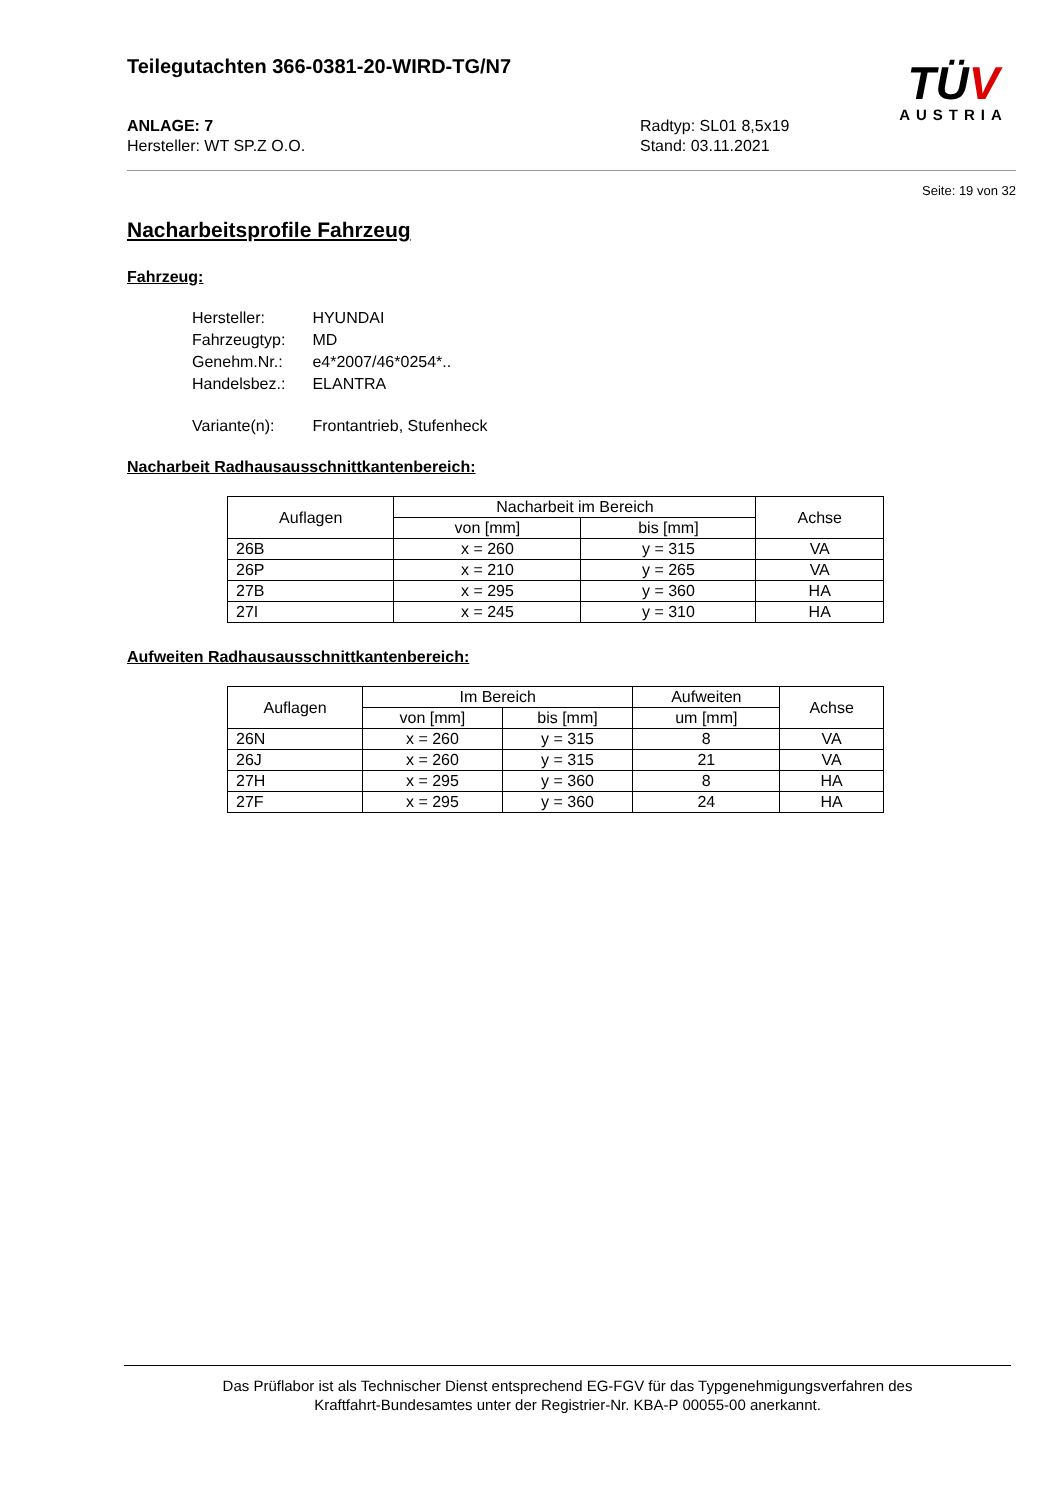Teilegutachten 366-0381-20-WIRD-TG/N7
TÜV
AUSTRIA
ANLAGE: 7
Hersteller: WT SP.Z O.O.
Radtyp: SL01 8,5x19
Stand: 03.11.2021
Seite: 19 von 32
Nacharbeitsprofile Fahrzeug
Fahrzeug:
| Hersteller: | HYUNDAI |
| Fahrzeugtyp: | MD |
| Genehm.Nr.: | e4*2007/46*0254*.. |
| Handelsbez.: | ELANTRA |
| Variante(n): | Frontantrieb, Stufenheck |
Nacharbeit Radhausausschnittkantenbereich:
| Auflagen | Nacharbeit im Bereich | | Achse |
| --- | --- | --- | --- |
| | von [mm] | bis [mm] | |
| 26B | x = 260 | y = 315 | VA |
| 26P | x = 210 | y = 265 | VA |
| 27B | x = 295 | y = 360 | HA |
| 27I | x = 245 | y = 310 | HA |
Aufweiten Radhausausschnittkantenbereich:
| Auflagen | Im Bereich | | Aufweiten | Achse |
| --- | --- | --- | --- | --- |
| | von [mm] | bis [mm] | um [mm] | |
| 26N | x = 260 | y = 315 | 8 | VA |
| 26J | x = 260 | y = 315 | 21 | VA |
| 27H | x = 295 | y = 360 | 8 | HA |
| 27F | x = 295 | y = 360 | 24 | HA |
Das Prüflabor ist als Technischer Dienst entsprechend EG-FGV für das Typgenehmigungsverfahren des
Kraftfahrt-Bundesamtes unter der Registrier-Nr. KBA-P 00055-00 anerkannt.